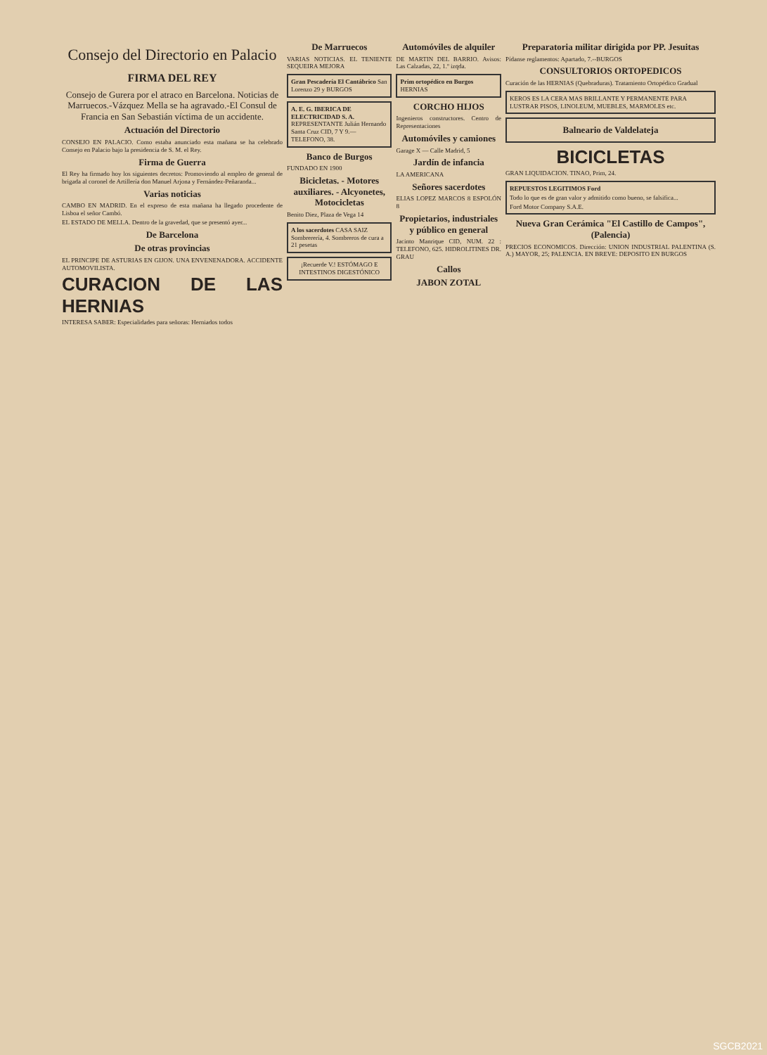Consejo del Directorio en Palacio
FIRMA DEL REY
Consejo de Gurera por el atraco en Barcelona. Noticias de Marruecos.-Vázquez Mella se ha agravado.-El Consul de Francia en San Sebastián víctima de un accidente.
Actuación del Directorio
CONSEJO EN PALACIO. Como estaba anunciado esta mañana se ha celebrado Consejo en Palacio bajo la presidencia de S. M. el Rey.
Firma de Guerra
El Rey ha firmado hoy los siguientes decretos: Promoviendo al empleo de general de brigada al coronel de Artillería don Manuel Arjona y Fernández-Peñaranda...
Varias noticias
CAMBO EN MADRID. En el expreso de esta mañana ha llegado procedente de Lisboa el señor Cambó.
EL ESTADO DE MELLA. Dentro de la gravedad, que se presentó ayer...
De Barcelona
De otras provincias
EL PRINCIPE DE ASTURIAS EN GIJON. UNA ENVENENADORA. ACCIDENTE AUTOMOVILISTA.
CURACION DE LAS HERNIAS
INTERESA SABER: Especialidades para señoras: Herniados todos
De Marruecos
VARIAS NOTICIAS. EL TENIENTE SEQUEIRA MEJORA
Gran Pescadería El Cantábrico San Lorenzo 29 y BURGOS
A. E. G. IBERICA DE ELECTRICIDAD S. A. REPRESENTANTE Julián Hernando Santa Cruz CID, 7 Y 9.—TELEFONO, 38.
Banco de Burgos
FUNDADO EN 1900
Bicicletas. - Motores auxiliares. - Alcyonetes, Motocicletas
Benito Diez, Plaza de Vega 14
A los sacerdotes CASA SAIZ Sombrerería, 4. Sombreros de cura a 21 pesetas
¡Recuerde V.! ESTÓMAGO E INTESTINOS DIGESTÓNICO
Automóviles de alquiler
DE MARTIN DEL BARRIO. Avisos: Las Calzadas, 22, 1.º izqda.
Prim ortopédico en Burgos HERNIAS
CORCHO HIJOS
Ingenieros constructores. Centro de Representaciones
Automóviles y camiones
Garage X — Calle Madrid, 5
Jardín de infancia
LA AMERICANA
Señores sacerdotes
ELIAS LOPEZ MARCOS 8 ESPOLÓN 8
Propietarios, industriales y público en general
Jacinto Manrique CID, NUM. 22 : TELEFONO, 625. HIDROLITINES DR. GRAU
Callos
JABON ZOTAL
Preparatoria militar dirigida por PP. Jesuitas
Pídanse reglamentos: Apartado, 7.--BURGOS
CONSULTORIOS ORTOPEDICOS
Curación de las HERNIAS (Quebraduras). Tratamiento Ortopédico Gradual
KEROS ES LA CERA MAS BRILLANTE Y PERMANENTE PARA LUSTRAR PISOS, LINOLEUM, MUEBLES, MARMOLES etc.
Balneario de Valdelateja
BICICLETAS
GRAN LIQUIDACION. TINAO, Prim, 24.
REPUESTOS LEGITIMOS Ford
Todo lo que es de gran valor y admitido como bueno, se falsifica...
Ford Motor Company S.A.E.
Nueva Gran Cerámica "El Castillo de Campos", (Palencia)
PRECIOS ECONOMICOS. Dirección: UNION INDUSTRIAL PALENTINA (S. A.) MAYOR, 25; PALENCIA. EN BREVE: DEPOSITO EN BURGOS
SGCB2021